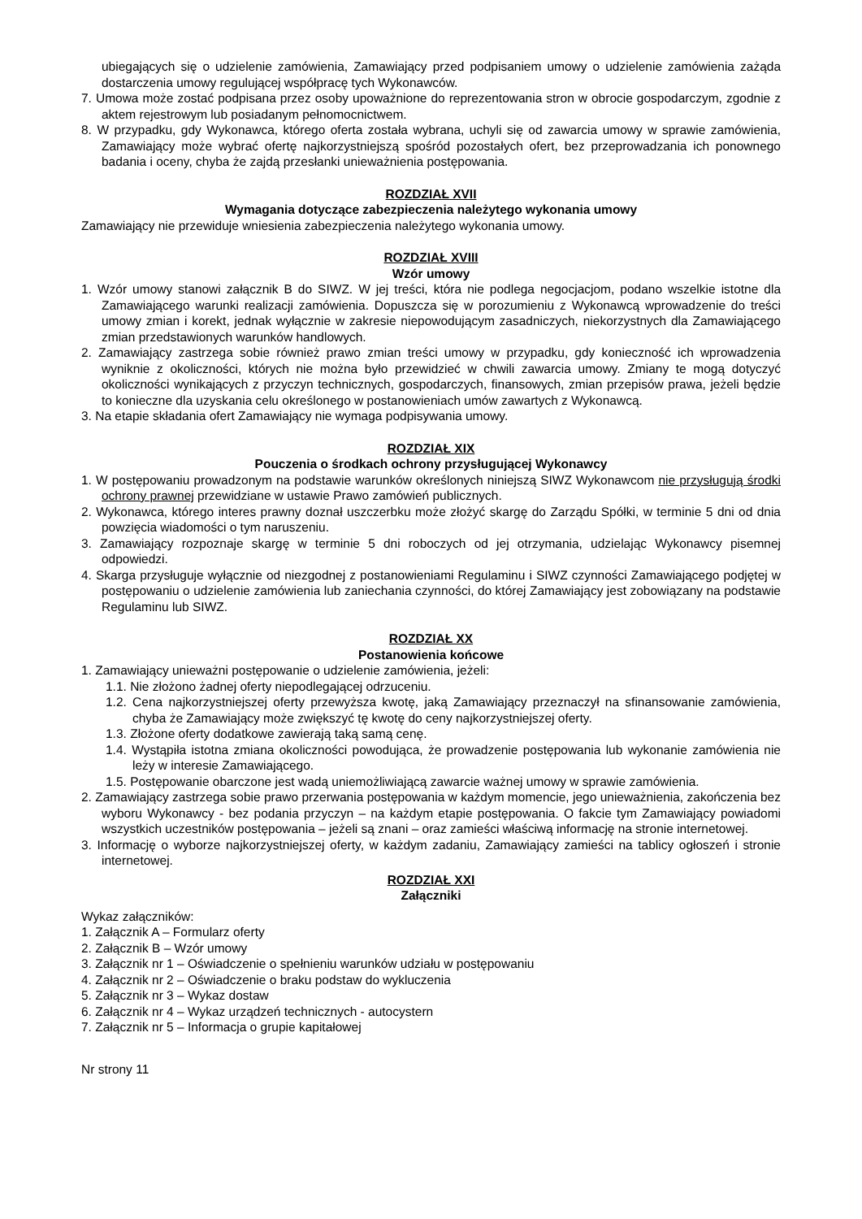ubiegających się o udzielenie zamówienia, Zamawiający przed podpisaniem umowy o udzielenie zamówienia zażąda dostarczenia umowy regulującej współpracę tych Wykonawców.
7. Umowa może zostać podpisana przez osoby upoważnione do reprezentowania stron w obrocie gospodarczym, zgodnie z aktem rejestrowym lub posiadanym pełnomocnictwem.
8. W przypadku, gdy Wykonawca, którego oferta została wybrana, uchyli się od zawarcia umowy w sprawie zamówienia, Zamawiający może wybrać ofertę najkorzystniejszą spośród pozostałych ofert, bez przeprowadzania ich ponownego badania i oceny, chyba że zajdą przesłanki unieważnienia postępowania.
ROZDZIAŁ XVII
Wymagania dotyczące zabezpieczenia należytego wykonania umowy
Zamawiający nie przewiduje wniesienia zabezpieczenia należytego wykonania umowy.
ROZDZIAŁ XVIII
Wzór umowy
1. Wzór umowy stanowi załącznik B do SIWZ. W jej treści, która nie podlega negocjacjom, podano wszelkie istotne dla Zamawiającego warunki realizacji zamówienia. Dopuszcza się w porozumieniu z Wykonawcą wprowadzenie do treści umowy zmian i korekt, jednak wyłącznie w zakresie niepowodującym zasadniczych, niekorzystnych dla Zamawiającego zmian przedstawionych warunków handlowych.
2. Zamawiający zastrzega sobie również prawo zmian treści umowy w przypadku, gdy konieczność ich wprowadzenia wyniknie z okoliczności, których nie można było przewidzieć w chwili zawarcia umowy. Zmiany te mogą dotyczyć okoliczności wynikających z przyczyn technicznych, gospodarczych, finansowych, zmian przepisów prawa, jeżeli będzie to konieczne dla uzyskania celu określonego w postanowieniach umów zawartych z Wykonawcą.
3. Na etapie składania ofert Zamawiający nie wymaga podpisywania umowy.
ROZDZIAŁ XIX
Pouczenia o środkach ochrony przysługującej Wykonawcy
1. W postępowaniu prowadzonym na podstawie warunków określonych niniejszą SIWZ Wykonawcom nie przysługują środki ochrony prawnej przewidziane w ustawie Prawo zamówień publicznych.
2. Wykonawca, którego interes prawny doznał uszczerbku może złożyć skargę do Zarządu Spółki, w terminie 5 dni od dnia powzięcia wiadomości o tym naruszeniu.
3. Zamawiający rozpoznaje skargę w terminie 5 dni roboczych od jej otrzymania, udzielając Wykonawcy pisemnej odpowiedzi.
4. Skarga przysługuje wyłącznie od niezgodnej z postanowieniami Regulaminu i SIWZ czynności Zamawiającego podjętej w postępowaniu o udzielenie zamówienia lub zaniechania czynności, do której Zamawiający jest zobowiązany na podstawie Regulaminu lub SIWZ.
ROZDZIAŁ XX
Postanowienia końcowe
1. Zamawiający unieważni postępowanie o udzielenie zamówienia, jeżeli:
1.1. Nie złożono żadnej oferty niepodlegającej odrzuceniu.
1.2. Cena najkorzystniejszej oferty przewyższa kwotę, jaką Zamawiający przeznaczył na sfinansowanie zamówienia, chyba że Zamawiający może zwiększyć tę kwotę do ceny najkorzystniejszej oferty.
1.3. Złożone oferty dodatkowe zawierają taką samą cenę.
1.4. Wystąpiła istotna zmiana okoliczności powodująca, że prowadzenie postępowania lub wykonanie zamówienia nie leży w interesie Zamawiającego.
1.5. Postępowanie obarczone jest wadą uniemożliwiającą zawarcie ważnej umowy w sprawie zamówienia.
2. Zamawiający zastrzega sobie prawo przerwania postępowania w każdym momencie, jego unieważnienia, zakończenia bez wyboru Wykonawcy - bez podania przyczyn – na każdym etapie postępowania. O fakcie tym Zamawiający powiadomi wszystkich uczestników postępowania – jeżeli są znani – oraz zamieści właściwą informację na stronie internetowej.
3. Informację o wyborze najkorzystniejszej oferty, w każdym zadaniu, Zamawiający zamieści na tablicy ogłoszeń i stronie internetowej.
ROZDZIAŁ XXI
Załączniki
Wykaz załączników:
1. Załącznik A – Formularz oferty
2. Załącznik B – Wzór umowy
3. Załącznik nr 1 – Oświadczenie o spełnieniu warunków udziału w postępowaniu
4. Załącznik nr 2 – Oświadczenie o braku podstaw do wykluczenia
5. Załącznik nr 3 – Wykaz dostaw
6. Załącznik nr 4 – Wykaz urządzeń technicznych - autocystern
7. Załącznik nr 5 – Informacja o grupie kapitałowej
Nr strony 11